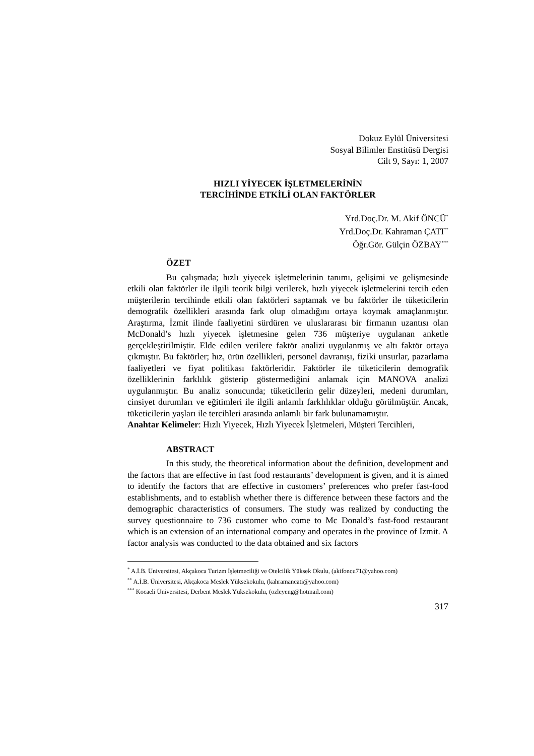Dokuz Eylül Üniversitesi
Sosyal Bilimler Enstitüsü Dergisi
Cilt 9, Sayı: 1, 2007
HIZLI YİYECEK İŞLETMELERİNİN
TERCİHİNDE ETKİLİ OLAN FAKTÖRLER
Yrd.Doç.Dr. M. Akif ÖNCÜ<sup>*</sup>
Yrd.Doç.Dr. Kahraman ÇATI<sup>**</sup>
Öğr.Gör. Gülçin ÖZBAY<sup>***</sup>
ÖZET
Bu çalışmada; hızlı yiyecek işletmelerinin tanımı, gelişimi ve gelişmesinde etkili olan faktörler ile ilgili teorik bilgi verilerek, hızlı yiyecek işletmelerini tercih eden müşterilerin tercihinde etkili olan faktörleri saptamak ve bu faktörler ile tüketicilerin demografik özellikleri arasında fark olup olmadığını ortaya koymak amaçlanmıştır. Araştırma, İzmit ilinde faaliyetini sürdüren ve uluslararası bir firmanın uzantısı olan McDonald’s hızlı yiyecek işletmesine gelen 736 müşteriye uygulanan anketle gerçekleştirilmiştir. Elde edilen verilere faktör analizi uygulanmış ve altı faktör ortaya çıkmıştır. Bu faktörler; hız, ürün özellikleri, personel davranışı, fiziki unsurlar, pazarlama faaliyetleri ve fiyat politikası faktörleridir. Faktörler ile tüketicilerin demografik özelliklerinin farklılık gösterip göstermediğini anlamak için MANOVA analizi uygulanmıştır. Bu analiz sonucunda; tüketicilerin gelir düzeyleri, medeni durumları, cinsiyet durumları ve eğitimleri ile ilgili anlamlı farklılıklar olduğu görülmüştür. Ancak, tüketicilerin yaşları ile tercihleri arasında anlamlı bir fark bulunamamıştır.
Anahtar Kelimeler: Hızlı Yiyecek, Hızlı Yiyecek İşletmeleri, Müşteri Tercihleri,
ABSTRACT
In this study, the theoretical information about the definition, development and the factors that are effective in fast food restaurants’ development is given, and it is aimed to identify the factors that are effective in customers’ preferences who prefer fast-food establishments, and to establish whether there is difference between these factors and the demographic characteristics of consumers. The study was realized by conducting the survey questionnaire to 736 customer who come to Mc Donald’s fast-food restaurant which is an extension of an international company and operates in the province of Izmit. A factor analysis was conducted to the data obtained and six factors
<sup>*</sup> A.İ.B. Üniversitesi, Akçakoca Turizm İşletmeciliği ve Otelcilik Yüksek Okulu, (akifoncu71@yahoo.com)
<sup>**</sup> A.İ.B. Üniversitesi, Akçakoca Meslek Yüksekokulu, (kahramancati@yahoo.com)
<sup>***</sup> Kocaeli Üniversitesi, Derbent Meslek Yüksekokulu, (ozleyeng@hotmail.com)
317